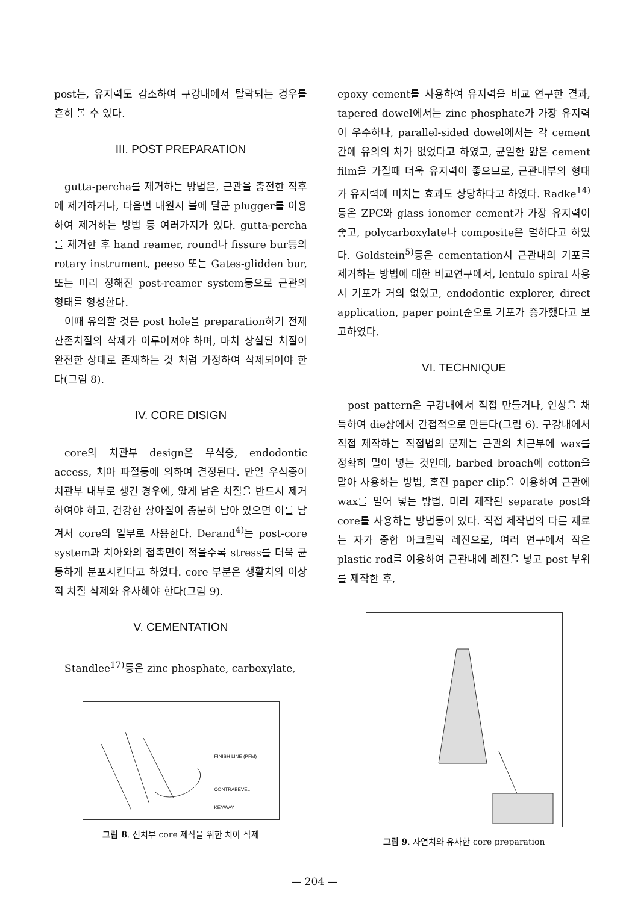post는, 유지력도 감소하여 구강내에서 탈락되는 경우를 흔히 볼 수 있다.
III. POST PREPARATION
gutta-percha를 제거하는 방법은, 근관을 충전한 직후에 제거하거나, 다음번 내원시 불에 달군 plugger를 이용하여 제거하는 방법 등 여러가지가 있다. gutta-percha를 제거한 후 hand reamer, round나 fissure bur등의 rotary instrument, peeso 또는 Gates-glidden bur, 또는 미리 정해진 post-reamer system등으로 근관의 형태를 형성한다.
이때 유의할 것은 post hole을 preparation하기 전제 잔존치질의 삭제가 이루어져야 하며, 마치 상실된 치질이 완전한 상태로 존재하는 것 처럼 가정하여 삭제되어야 한다(그림 8).
IV. CORE DISIGN
core의 치관부 design은 우식증, endodontic access, 치아 파절등에 의하여 결정된다. 만일 우식증이 치관부 내부로 생긴 경우에, 얇게 남은 치질을 반드시 제거하여야 하고, 건강한 상아질이 충분히 남아 있으면 이를 남겨서 core의 일부로 사용한다. Derand<sup>4)</sup>는 post-core system과 치아와의 접촉면이 적을수록 stress를 더욱 균등하게 분포시킨다고 하였다. core 부분은 생활치의 이상적 치질 삭제와 유사해야 한다(그림 9).
V. CEMENTATION
Standlee<sup>17)</sup>등은 zinc phosphate, carboxylate,
FINISH LINE (PFM)
CONTRABEVEL
KEYWAY
그림 8. 전치부 core 제작을 위한 치아 삭제
epoxy cement를 사용하여 유지력을 비교 연구한 결과, tapered dowel에서는 zinc phosphate가 가장 유지력이 우수하나, parallel-sided dowel에서는 각 cement간에 유의의 차가 없었다고 하였고, 균일한 얇은 cement film을 가질때 더욱 유지력이 좋으므로, 근관내부의 형태가 유지력에 미치는 효과도 상당하다고 하였다. Radke<sup>14)</sup>등은 ZPC와 glass ionomer cement가 가장 유지력이 좋고, polycarboxylate나 composite은 덜하다고 하였다. Goldstein<sup>5)</sup>등은 cementation시 근관내의 기포를 제거하는 방법에 대한 비교연구에서, lentulo spiral 사용시 기포가 거의 없었고, endodontic explorer, direct application, paper point순으로 기포가 증가했다고 보고하였다.
VI. TECHNIQUE
post pattern은 구강내에서 직접 만들거나, 인상을 채득하여 die상에서 간접적으로 만든다(그림 6). 구강내에서 직접 제작하는 직접법의 문제는 근관의 치근부에 wax를 정확히 밀어 넣는 것인데, barbed broach에 cotton을 말아 사용하는 방법, 홈진 paper clip을 이용하여 근관에 wax를 밀어 넣는 방법, 미리 제작된 separate post와 core를 사용하는 방법등이 있다. 직접 제작법의 다른 재료는 자가 중합 아크릴릭 레진으로, 여러 연구에서 작은 plastic rod를 이용하여 근관내에 레진을 넣고 post 부위를 제작한 후,
그림 9. 자연치와 유사한 core preparation
— 204 —